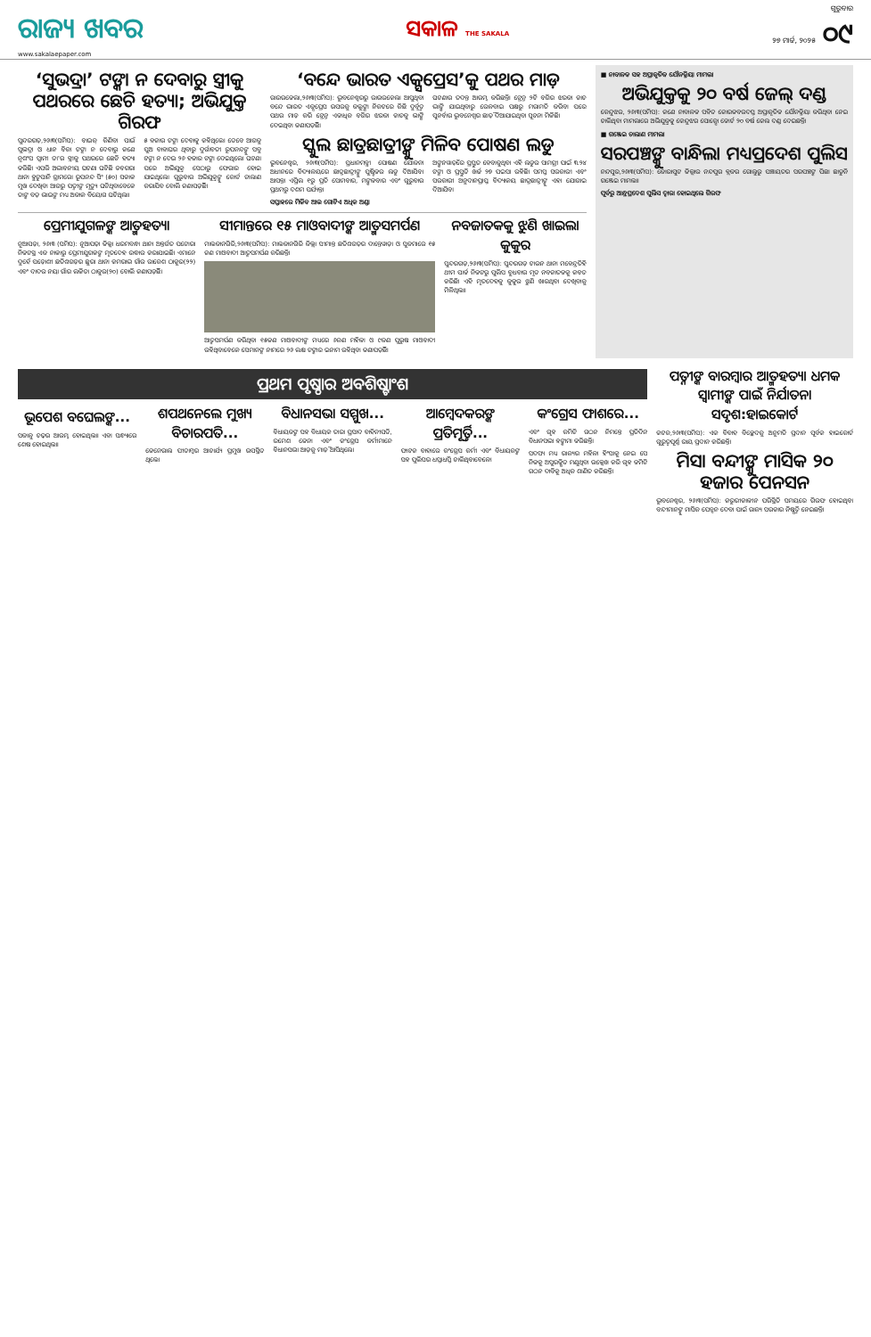ରାଜ୍ୟ ଖବର
ସକାଳ THE SAKALA
ଗୁରୁବାର
୨୭ ମାର୍ଚ୍ଚ, ୨୦୨୫ ୦୯
www.sakalaepaper.com
‘ସୁଭଦ୍ରା’ ଟଙ୍କା ନ ଦେବାରୁ ସ୍ତ୍ରୀକୁ ପଥରରେ ଛେଚି ହତ୍ୟା; ଅଭିଯୁକ୍ତ ଗିରଫ
ସୁନ୍ଦରଗଡ଼,୨୬।୩(ସମିସ): ବାଇକ୍ କିଣିବା ପାଇଁ ସୁଭଦ୍ରା ଓ ଧାନ ବିକା ଟଙ୍କା ନ ଦେବାରୁ ଜଣେ ନୃଶଂସ ସ୍ୱାମୀ ତା’ର ସ୍ତ୍ରୀକୁ ପଥରରେ ଛେଚି ହତ୍ୟା କରିଛି। ଏପରି ଅଭାବନୀୟ ଘଟଣା ଘଟିଛି ଡବଗରା ଥାନା ହୁଟୁପାନି ଗ୍ରାମରେ। ରୂପନନ୍ଦ ସିଂ (୫୦) ସକାଳ ମୁଖ ଦେଖିବା ଆଗରୁ ପତ୍ନୀଙ୍କ ମୃତ୍ୟୁ ଘଟିଥିବାବେଳେ ତାଙ୍କ ବଡ଼ ଭାଇଙ୍କ ମଧ୍ୟ ଅକାଳ ବିୟୋଗ ଘଟିଥିଲା।
୫ ହଜାର ଟଙ୍କା ଦେବାକୁ କହିଥିଲେ। ତେବେ ଆଗକୁ ପୁଅ ବାହାଘର ଥିବାରୁ ଦୁର୍ଗାବତୀ ରୂପନନ୍ଦଙ୍କୁ ସବୁ ଟଙ୍କା ନ ଦେଇ ୨୬ ହଜାର ଟଙ୍କା ଦେଇଥିଲେ। ଘଟଣା ପରେ ଅଭିଯୁକ୍ତ ସେଠାରୁ ଫେରାର ହୋଇ ଯାଇଥିଲେ। ଗୁରୁବାର ଅଭିଯୁକ୍ତଙ୍କୁ କୋର୍ଟ ଚାଲାଣ କରାଯିବ ବୋଲି ଜଣାପଡ଼ିଛି।
‘ବନ୍ଦେ ଭାରତ ଏକ୍ସପ୍ରେସ’କୁ ପଥର ମାଡ଼
ରାଉରକେଲା,୨୬।୩(ସମିସ): ଭୁବନେଶ୍ୱରରୁ ରାଉରକେଲା ଆସୁଥିବା ବନ୍ଦେ ଭାରତ ଏକ୍ସପ୍ରେସ ଉପରକୁ କଲୁଙ୍ଗା ନିକଟରେ କିଛି ଦୁର୍ବୃତ୍ତ ପଥର ମାଡ଼ କରି ଟ୍ରେନ୍ର ଏକାଧିକ ବଗିର ଝରକା କାଚକୁ ଭାଙ୍ଗି ଦେଇଥିବା ଜଣାପଡ଼ିଛି।
ଘଟଣାର ତଦନ୍ତ ଆରମ୍ଭ କରିଛନ୍ତି। ଟ୍ରେନ୍ର ୨ଟି ବଗିର ଝରକା କାଚ ଭାଙ୍ଗି ଯାଇଥିବାରୁ ରେଳବାଇ ପକ୍ଷରୁ ମରାମତି କରିବା ପରେ ପୁନର୍ବାର ଭୁବନେଶ୍ୱର ଛାଡ଼ି ଦିଆଯାଇଥିବା ସୂଚନା ମିଳିଛି।
ସ୍କୁଲ ଛାତ୍ରଛାତ୍ରୀଙ୍କୁ ମିଳିବ ପୋଷଣ ଲଡୁ
ଭୁବନେଶ୍ୱର, ୨୬।୩(ସମିସ): ପ୍ରଧାନମନ୍ତ୍ରୀ ପୋଷଣ ଯୋଜନା ଅଧୀନରେ ବିଦ୍ୟାଳୟରେ ଛାତ୍ରଛାତ୍ରୀଙ୍କୁ ପୁଷ୍ଟିକର ଲଡୁ ଦିଆଯିବ। ଆସନ୍ତା ଏପ୍ରିଲ ୧ରୁ ପ୍ରତି ସୋମବାର, ମଙ୍ଗଳବାର ଏବଂ ଗୁରୁବାର ପ୍ରଥମରୁ ଦଶମ ପର୍ଯ୍ୟନ୍ତ।
ସପ୍ତାହରେ ମିଳିବ ଆଉ ଗୋଟିଏ ଅଧିକ ଅଣ୍ଡା
ଅଙ୍ଗନୱାଡ଼ିରେ ପ୍ରସ୍ତୁତ ହେବାକୁଥିବା ଏହି ଲଡୁର ସାମଗ୍ରୀ ପାଇଁ ୩.୨୪ ଟଙ୍କା ଓ ପ୍ରସ୍ତୁତି ଖର୍ଚ୍ଚ ୨୭ ପଇସା ରହିଛି। ସମସ୍ତ ସରକାରୀ ଏବଂ ସରକାରୀ ଅନୁଦାନପ୍ରାପ୍ତ ବିଦ୍ୟାଳୟ ଛାତ୍ରଛାତ୍ରୀଙ୍କୁ ଏହା ଯୋଗାଇ ଦିଆଯିବ।
ପ୍ରେମୀଯୁଗଳଙ୍କ ଆତ୍ମହତ୍ୟା
ନୂଆପଡ଼ା, ୨୬।୩ (ସମିସ): ନୂଆପଡ଼ା ଜିଲ୍ଲା ଧରମବନ୍ଧା ଥାନା ଅନ୍ତର୍ଗତ ପଟୋରା ନିକଟସ୍ଥ ଏକ ନାଳାରୁ ପ୍ରେମୀଯୁଗଳଙ୍କ ମୃତଦେହ ଉଦ୍ଧାର କରାଯାଇଛି। ଏମାନେ ଦୁହେଁ ପଡ଼ୋଶୀ ଛତିଶଗଡ଼ର ଛୁରା ଥାନା କମରାଭ ଗାଁର ରାକେଶ ଠାକୁର(୨୨) ଏବଂ ଦାଦର ନୟା ଗାଁର ଲଳିତା ଠାକୁର(୨୦) ବୋଲି ଜଣାପଡ଼ିଛି।
ସୀମାନ୍ତରେ ୧୫ ମାଓବାଦୀଙ୍କ ଆତ୍ମସମର୍ପଣ
ମାଲକାନଗିରି,୨୬।୩(ସମିସ): ମାଲକାନଗିରି ଜିଲ୍ଲା ସୀମାନ୍ତ ଛତିଶଗଡ଼ର ଦାନ୍ତେୱାଡ଼ା ଓ ସୁକମାରେ ୧୫ ଜଣ ମାଓବାଦୀ ଆତ୍ମସମର୍ପଣ କରିଛନ୍ତି।
ଆତ୍ମସମର୍ପଣ କରିଥିବା ୧୫ଜଣ ମାଓବାଦୀଙ୍କ ମଧ୍ୟରେ ୬ଜଣ ମହିଳା ଓ ୯ଜଣ ପୁରୁଷ ମାଓବାଦୀ ରହିଥିବାବେଳେ ସେମାନଙ୍କ ନାମରେ ୨୬ ଲକ୍ଷ ଟଙ୍କାର ଇନାମ ରହିଥିବା ଜଣାପଡ଼ିଛି।
ନବଜାତକକୁ ଝୁଣି ଖାଇଲା କୁକୁର
ସୁନ୍ଦରଗଡ଼,୨୬।୩(ସମିସ): ସୁନ୍ଦରଗଡ଼ ଟାଉନ ଥାନା ମହେନ୍ଦ୍ରତିହି ଥୀମ ପାର୍କ ନିକଟରୁ ପୁଲିସ ବୁଧବାର ମୃତ ନବଜାତକକୁ ଜବତ କରିଛି। ଏହି ମୃତଦେହକୁ କୁକୁର ଝୁଣି ଖାଉଥିବା ଦେଖିବାକୁ ମିଳିଥିଲା।
■ ନାବାଳକ ସହ ଅପ୍ରାକୃତିକ ଯୌନକ୍ରିୟା ମାମଲା
ଅଭିଯୁକ୍ତକୁ ୨୦ ବର୍ଷ ଜେଲ୍ ଦଣ୍ଡ
କେନ୍ଦୁଝର, ୨୬।୩(ସମିସ): ଜଣେ ନାବାଳକ ସହିତ ଜୋରଜବରଦସ୍ତ ଅପ୍ରାକୃତିକ ଯୌନକ୍ରିୟା କରିଥିବା ନେଇ ଚାଲିଥିବା ମାମଲାରେ ଅଭିଯୁକ୍ତକୁ କେନ୍ଦୁଝର ପୋକ୍ସୋ କୋର୍ଟ ୨୦ ବର୍ଷ ଜେଲ ଦଣ୍ଡ ଦେଇଛନ୍ତି।
■ ଗଞ୍ଜେଇ ଚାଲାଣ ମାମଲା
ସରପଞ୍ଚଙ୍କୁ ବାନ୍ଧିଲା ମଧ୍ୟପ୍ରଦେଶ ପୁଲିସ
ନନ୍ଦପୁର,୨୬।୩(ସମିସ): କୋରାପୁଟ ଜିଲ୍ଲାର ନନ୍ଦପୁର ବ୍ଲକର ଗୋଲୁରୁ ପଞ୍ଚାୟତର ସରପଞ୍ଚଙ୍କ ପିଛା ଛାଡୁନି ଗଞ୍ଜେଇ ମାମଲା।
ପୂର୍ବରୁ ଆନ୍ଧ୍ରପ୍ରଦେଶ ପୁଲିସ ଦ୍ୱାରା ହୋଇଥିଲେ ଗିରଫ
ପ୍ରଥମ ପୃଷ୍ଠାର ଅବଶିଷ୍ଟାଂଶ
ଭୂପେଶ ବଘେଲଙ୍କ...
ସକାଳୁ ଚଢ଼ଉ ଆରମ୍ଭ ହୋଇଥିଲା। ଏହା ସନ୍ଧ୍ୟାରେ ଶେଷ ହୋଇଥିଲା।
ଶପଥନେଲେ ମୁଖ୍ୟ ବିଚାରପତି...
ଜେନେରାଲ ପୀତାମ୍ବର ଆଚାର୍ଯ୍ୟ ପ୍ରମୁଖ ଉପସ୍ଥିତ ଥିଲେ।
ବିଧାନସଭା ସମ୍ମୁଖ...
ବିଧାୟକଙ୍କ ସହ ବିଧାୟକ ତାରା ପ୍ରସାଦ ବାହିନୀପତି, ରମେଶ ଜେନା ଏବଂ କଂଗ୍ରେସ କର୍ମୀମାନେ ବିଧାନସଭା ଆଡ଼କୁ ମାଡ଼ି ଆସିଥିଲେ।
ଆମ୍ବେଦକରଙ୍କ ପ୍ରତିମୂର୍ତ୍ତି...
ଫାଟକ ବାହାରେ କଂଗ୍ରେସ କର୍ମୀ ଏବଂ ବିଧାୟକଙ୍କ ସହ ପୁଲିସର ଧସ୍ତାଧସ୍ତି ଚାଲିଥିବାବେଳେ।
କଂଗ୍ରେସ ଫାଶରେ...
ଏବଂ ଗୃହ କମିଟି ଗଠନ ନିମନ୍ତେ ପ୍ରତିଦିନ ବିଧାନସଭା ହଙ୍ଗାମା କରିଛନ୍ତି।
ସଦସ୍ୟ ମଧ୍ୟ ରାଜ୍ୟର ମହିଳା ହିଂସାକୁ ନେଇ ସେ ନିଜକୁ ଅସୁରକ୍ଷିତ ମଣୁଥିବା ଉଲ୍ଲେଖ କରି ଗୃହ କମିଟି ଗଠନ ଦାବିକୁ ଅଧିକ ଶାଣିତ କରିଛନ୍ତି।
ପତ୍ନୀଙ୍କ ବାରମ୍ବାର ଆତ୍ମହତ୍ୟା ଧମକ ସ୍ୱାମୀଙ୍କ ପାଇଁ ନିର୍ଯାତନା ସଦୃଶ:ହାଇକୋର୍ଟ
କଟକ,୨୬।୩(ସମିସ): ଏକ ବିବାହ ବିଚ୍ଛେଦକୁ ଅନୁମତି ପ୍ରଦାନ ପୂର୍ବକ ହାଇକୋର୍ଟ ଗୁରୁତ୍ୱପୂର୍ଣ୍ଣ ରାୟ ପ୍ରଦାନ କରିଛନ୍ତି।
ମିସା ବନ୍ଦୀଙ୍କୁ ମାସିକ ୨୦ ହଜାର ପେନସନ
ଭୁବନେଶ୍ୱର, ୨୬।୩(ସମିସ): ଜରୁରୀକାଳୀନ ପରିସ୍ଥିତି ସମୟରେ ଗିରଫ ହୋଇଥିବା ବନ୍ଦୀମାନଙ୍କୁ ମାସିକ ପେନ୍ସନ ଦେବା ପାଇଁ ରାଜ୍ୟ ସରକାର ନିଷ୍ପତ୍ତି ନେଇଛନ୍ତି।